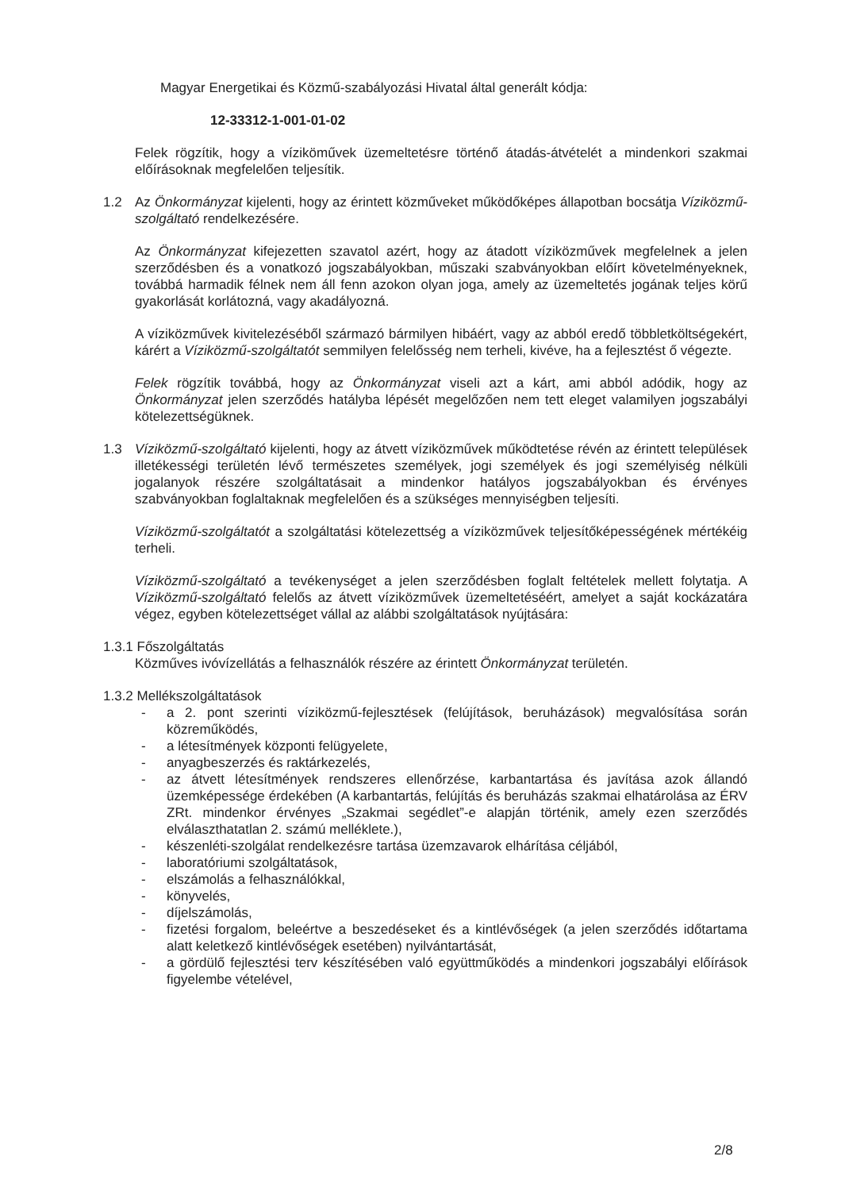Magyar Energetikai és Közmű-szabályozási Hivatal által generált kódja:
12-33312-1-001-01-02
Felek rögzítik, hogy a víziköművek üzemeltetésre történő átadás-átvételét a mindenkori szakmai előírásoknak megfelelően teljesítik.
1.2 Az Önkormányzat kijelenti, hogy az érintett közműveket működőképes állapotban bocsátja Víziközmű-szolgáltató rendelkezésére.
Az Önkormányzat kifejezetten szavatol azért, hogy az átadott víziközművek megfelelnek a jelen szerződésben és a vonatkozó jogszabályokban, műszaki szabványokban előírt követelményeknek, továbbá harmadik félnek nem áll fenn azokon olyan joga, amely az üzemeltetés jogának teljes körű gyakorlását korlátozná, vagy akadályozná.
A víziközművek kivitelezéséből származó bármilyen hibáért, vagy az abból eredő többletköltségekért, kárért a Víziközmű-szolgáltatót semmilyen felelősség nem terheli, kivéve, ha a fejlesztést ő végezte.
Felek rögzítik továbbá, hogy az Önkormányzat viseli azt a kárt, ami abból adódik, hogy az Önkormányzat jelen szerződés hatályba lépését megelőzően nem tett eleget valamilyen jogszabályi kötelezettségüknek.
1.3 Víziközmű-szolgáltató kijelenti, hogy az átvett víziközművek működtetése révén az érintett települések illetékességi területén lévő természetes személyek, jogi személyek és jogi személyiség nélküli jogalanyok részére szolgáltatásait a mindenkor hatályos jogszabályokban és érvényes szabványokban foglaltaknak megfelelően és a szükséges mennyiségben teljesíti.
Víziközmű-szolgáltatót a szolgáltatási kötelezettség a víziközművek teljesítőképességének mértékéig terheli.
Víziközmű-szolgáltató a tevékenységet a jelen szerződésben foglalt feltételek mellett folytatja. A Víziközmű-szolgáltató felelős az átvett víziközművek üzemeltetéséért, amelyet a saját kockázatára végez, egyben kötelezettséget vállal az alábbi szolgáltatások nyújtására:
1.3.1 Főszolgáltatás
Közműves ivóvízellátás a felhasználók részére az érintett Önkormányzat területén.
1.3.2 Mellékszolgáltatások
- a 2. pont szerinti víziközmű-fejlesztések (felújítások, beruházások) megvalósítása során közreműködés,
- a létesítmények központi felügyelete,
- anyagbeszerzés és raktárkezelés,
- az átvett létesítmények rendszeres ellenőrzése, karbantartása és javítása azok állandó üzemképessége érdekében (A karbantartás, felújítás és beruházás szakmai elhatárolása az ÉRV ZRt. mindenkor érvényes „Szakmai segédlet”-e alapján történik, amely ezen szerződés elválaszthatatlan 2. számú melléklete.),
- készenléti-szolgálat rendelkezésre tartása üzemzavarok elhárítása céljából,
- laboratóriumi szolgáltatások,
- elszámolás a felhasználókkal,
- könyvelés,
- díjelszámolás,
- fizetési forgalom, beleértve a beszedéseket és a kintlévőségek (a jelen szerződés időtartama alatt keletkező kintlévőségek esetében) nyilvántartását,
- a gördülő fejlesztési terv készítésében való együttműködés a mindenkori jogszabályi előírások figyelembe vételével,
2/8